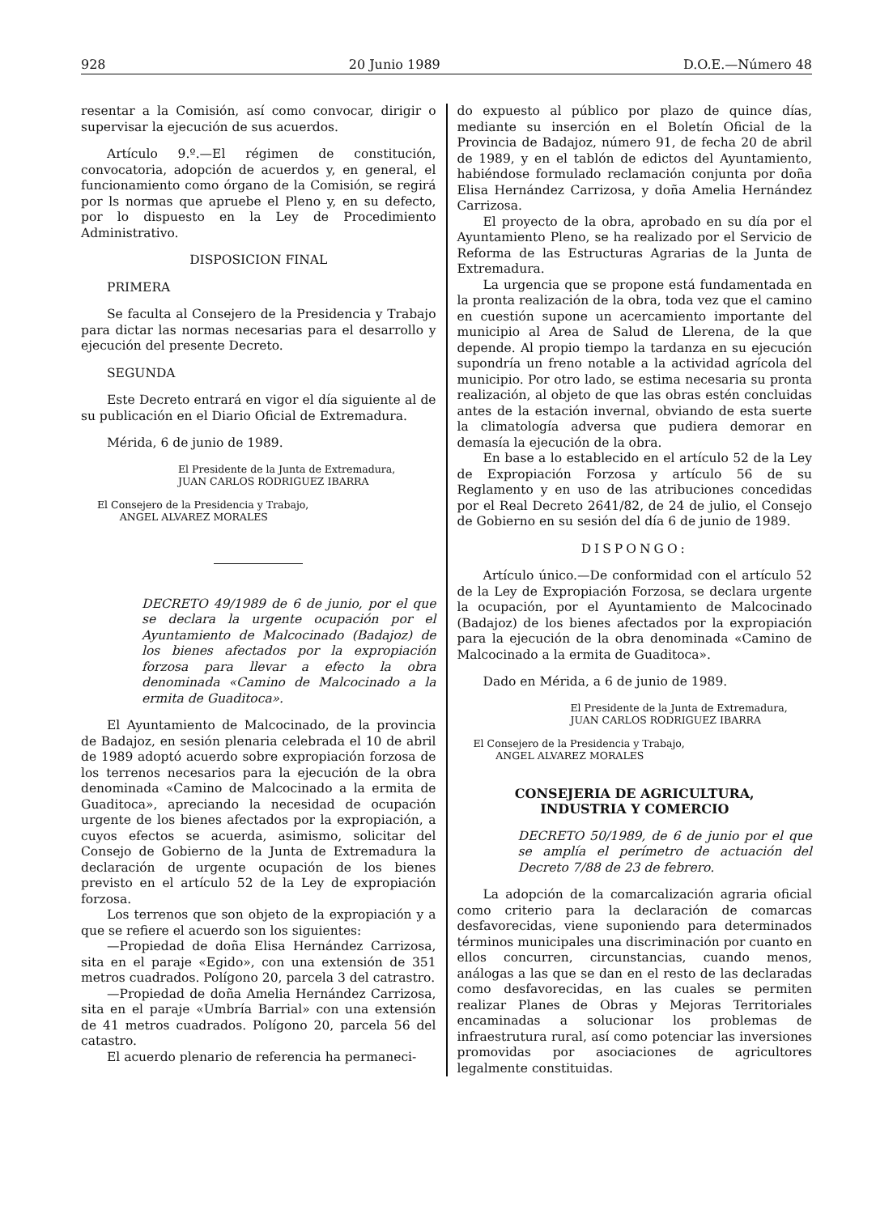928 20 Junio 1989 D.O.E.—Número 48
resentar a la Comisión, así como convocar, dirigir o supervisar la ejecución de sus acuerdos.
Artículo 9.º.—El régimen de constitución, convocatoria, adopción de acuerdos y, en general, el funcionamiento como órgano de la Comisión, se regirá por ls normas que apruebe el Pleno y, en su defecto, por lo dispuesto en la Ley de Procedimiento Administrativo.
DISPOSICION FINAL
PRIMERA
Se faculta al Consejero de la Presidencia y Trabajo para dictar las normas necesarias para el desarrollo y ejecución del presente Decreto.
SEGUNDA
Este Decreto entrará en vigor el día siguiente al de su publicación en el Diario Oficial de Extremadura.
Mérida, 6 de junio de 1989.
El Presidente de la Junta de Extremadura,
JUAN CARLOS RODRIGUEZ IBARRA
El Consejero de la Presidencia y Trabajo,
ANGEL ALVAREZ MORALES
DECRETO 49/1989 de 6 de junio, por el que se declara la urgente ocupación por el Ayuntamiento de Malcocinado (Badajoz) de los bienes afectados por la expropiación forzosa para llevar a efecto la obra denominada «Camino de Malcocinado a la ermita de Guaditoca».
El Ayuntamiento de Malcocinado, de la provincia de Badajoz, en sesión plenaria celebrada el 10 de abril de 1989 adoptó acuerdo sobre expropiación forzosa de los terrenos necesarios para la ejecución de la obra denominada «Camino de Malcocinado a la ermita de Guaditoca», apreciando la necesidad de ocupación urgente de los bienes afectados por la expropiación, a cuyos efectos se acuerda, asimismo, solicitar del Consejo de Gobierno de la Junta de Extremadura la declaración de urgente ocupación de los bienes previsto en el artículo 52 de la Ley de expropiación forzosa.
Los terrenos que son objeto de la expropiación y a que se refiere el acuerdo son los siguientes:
—Propiedad de doña Elisa Hernández Carrizosa, sita en el paraje «Egido», con una extensión de 351 metros cuadrados. Polígono 20, parcela 3 del catrastro.
—Propiedad de doña Amelia Hernández Carrizosa, sita en el paraje «Umbría Barrial» con una extensión de 41 metros cuadrados. Polígono 20, parcela 56 del catastro.
El acuerdo plenario de referencia ha permaneci-
do expuesto al público por plazo de quince días, mediante su inserción en el Boletín Oficial de la Provincia de Badajoz, número 91, de fecha 20 de abril de 1989, y en el tablón de edictos del Ayuntamiento, habiéndose formulado reclamación conjunta por doña Elisa Hernández Carrizosa, y doña Amelia Hernández Carrizosa.
El proyecto de la obra, aprobado en su día por el Ayuntamiento Pleno, se ha realizado por el Servicio de Reforma de las Estructuras Agrarias de la Junta de Extremadura.
La urgencia que se propone está fundamentada en la pronta realización de la obra, toda vez que el camino en cuestión supone un acercamiento importante del municipio al Area de Salud de Llerena, de la que depende. Al propio tiempo la tardanza en su ejecución supondría un freno notable a la actividad agrícola del municipio. Por otro lado, se estima necesaria su pronta realización, al objeto de que las obras estén concluidas antes de la estación invernal, obviando de esta suerte la climatología adversa que pudiera demorar en demasía la ejecución de la obra.
En base a lo establecido en el artículo 52 de la Ley de Expropiación Forzosa y artículo 56 de su Reglamento y en uso de las atribuciones concedidas por el Real Decreto 2641/82, de 24 de julio, el Consejo de Gobierno en su sesión del día 6 de junio de 1989.
DISPONGO:
Artículo único.—De conformidad con el artículo 52 de la Ley de Expropiación Forzosa, se declara urgente la ocupación, por el Ayuntamiento de Malcocinado (Badajoz) de los bienes afectados por la expropiación para la ejecución de la obra denominada «Camino de Malcocinado a la ermita de Guaditoca».
Dado en Mérida, a 6 de junio de 1989.
El Presidente de la Junta de Extremadura,
JUAN CARLOS RODRIGUEZ IBARRA
El Consejero de la Presidencia y Trabajo,
ANGEL ALVAREZ MORALES
CONSEJERIA DE AGRICULTURA,
INDUSTRIA Y COMERCIO
DECRETO 50/1989, de 6 de junio por el que se amplía el perímetro de actuación del Decreto 7/88 de 23 de febrero.
La adopción de la comarcalización agraria oficial como criterio para la declaración de comarcas desfavorecidas, viene suponiendo para determinados términos municipales una discriminación por cuanto en ellos concurren, circunstancias, cuando menos, análogas a las que se dan en el resto de las declaradas como desfavorecidas, en las cuales se permiten realizar Planes de Obras y Mejoras Territoriales encaminadas a solucionar los problemas de infraestrutura rural, así como potenciar las inversiones promovidas por asociaciones de agricultores legalmente constituidas.